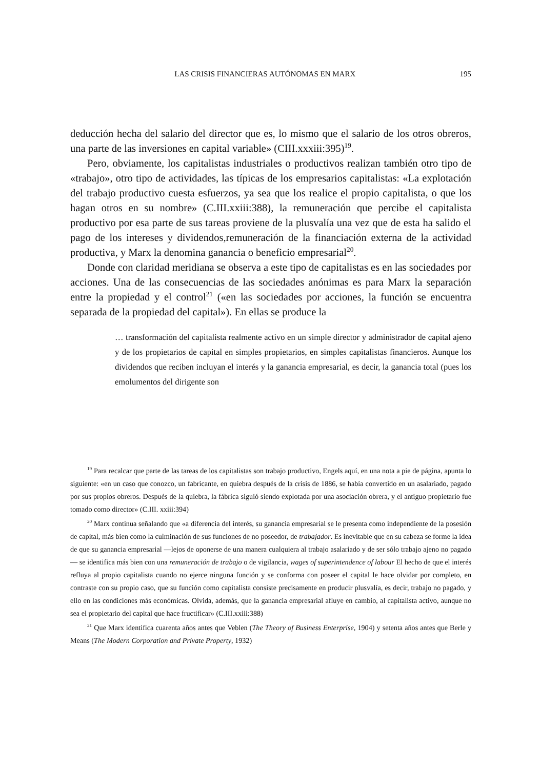LAS CRISIS FINANCIERAS AUTÓNOMAS EN MARX 195
deducción hecha del salario del director que es, lo mismo que el salario de los otros obreros, una parte de las inversiones en capital variable» (CIII.xxxiii:395)<sup>19</sup>.
Pero, obviamente, los capitalistas industriales o productivos realizan también otro tipo de «trabajo», otro tipo de actividades, las típicas de los empresarios capitalistas: «La explotación del trabajo productivo cuesta esfuerzos, ya sea que los realice el propio capitalista, o que los hagan otros en su nombre» (C.III.xxiii:388), la remuneración que percibe el capitalista productivo por esa parte de sus tareas proviene de la plusvalía una vez que de esta ha salido el pago de los intereses y dividendos,remuneración de la financiación externa de la actividad productiva, y Marx la denomina ganancia o beneficio empresarial<sup>20</sup>.
Donde con claridad meridiana se observa a este tipo de capitalistas es en las sociedades por acciones. Una de las consecuencias de las sociedades anónimas es para Marx la separación entre la propiedad y el control<sup>21</sup> («en las sociedades por acciones, la función se encuentra separada de la propiedad del capital»). En ellas se produce la
… transformación del capitalista realmente activo en un simple director y administrador de capital ajeno y de los propietarios de capital en simples propietarios, en simples capitalistas financieros. Aunque los dividendos que reciben incluyan el interés y la ganancia empresarial, es decir, la ganancia total (pues los emolumentos del dirigente son
<sup>19</sup> Para recalcar que parte de las tareas de los capitalistas son trabajo productivo, Engels aquí, en una nota a pie de página, apunta lo siguiente: «en un caso que conozco, un fabricante, en quiebra después de la crisis de 1886, se había convertido en un asalariado, pagado por sus propios obreros. Después de la quiebra, la fábrica siguió siendo explotada por una asociación obrera, y el antiguo propietario fue tomado como director» (C.III. xxiii:394)
<sup>20</sup> Marx continua señalando que «a diferencia del interés, su ganancia empresarial se le presenta como independiente de la posesión de capital, más bien como la culminación de sus funciones de no poseedor, de trabajador. Es inevitable que en su cabeza se forme la idea de que su ganancia empresarial —lejos de oponerse de una manera cualquiera al trabajo asalariado y de ser sólo trabajo ajeno no pagado— se identifica más bien con una remuneración de trabajo o de vigilancia, wages of superintendence of labour El hecho de que el interés refluya al propio capitalista cuando no ejerce ninguna función y se conforma con poseer el capital le hace olvidar por completo, en contraste con su propio caso, que su función como capitalista consiste precisamente en producir plusvalía, es decir, trabajo no pagado, y ello en las condiciones más económicas. Olvida, además, que la ganancia empresarial afluye en cambio, al capitalista activo, aunque no sea el propietario del capital que hace fructificar» (C.III.xxiii:388)
<sup>21</sup> Que Marx identifica cuarenta años antes que Veblen (The Theory of Business Enterprise, 1904) y setenta años antes que Berle y Means (The Modern Corporation and Private Property, 1932)